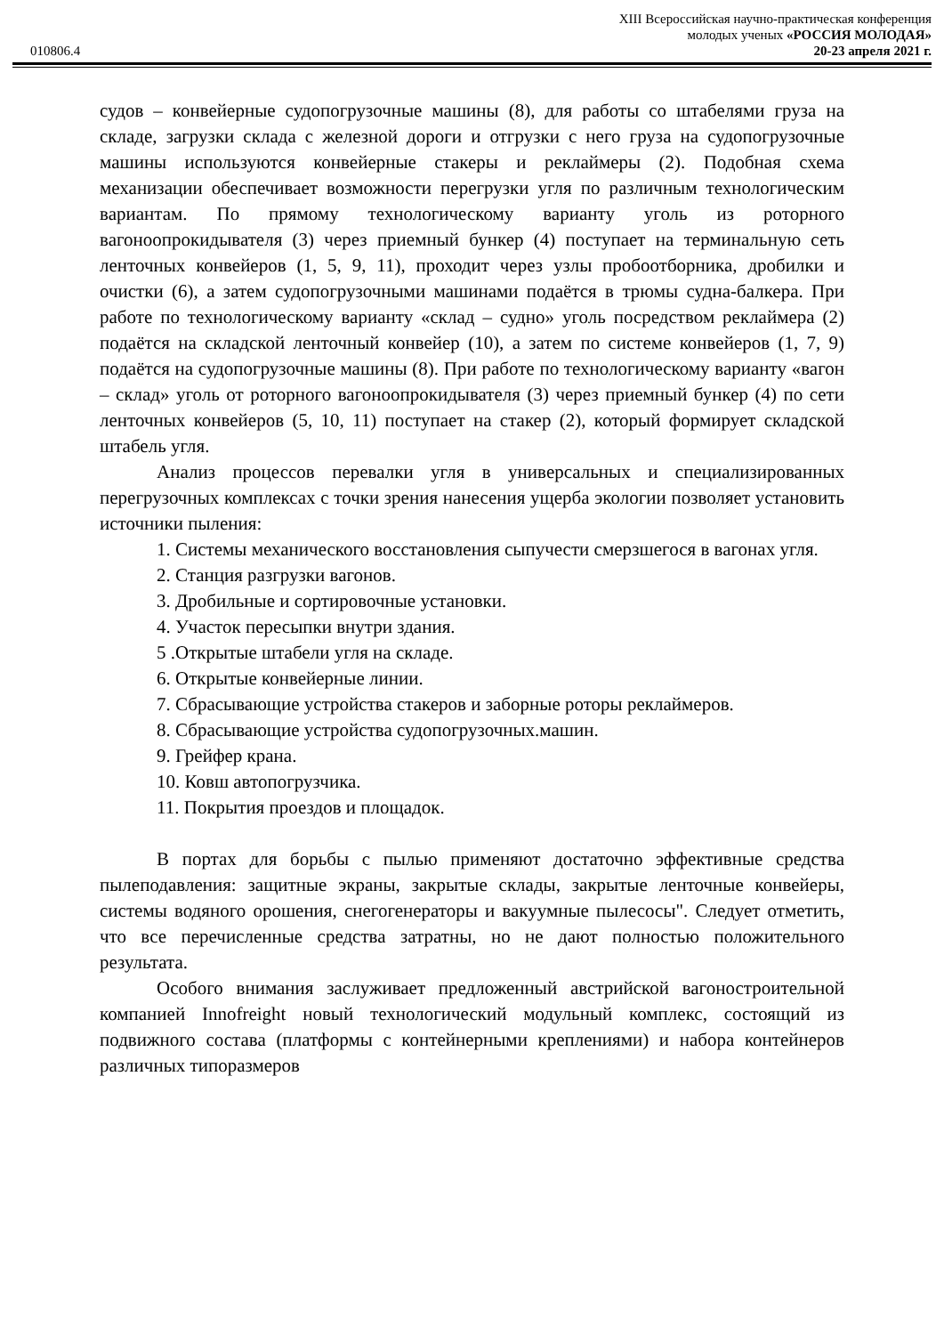XIII Всероссийская научно-практическая конференция
молодых ученых «РОССИЯ МОЛОДАЯ»
010806.4 20-23 апреля 2021 г.
судов – конвейерные судопогрузочные машины (8), для работы со штабелями груза на складе, загрузки склада с железной дороги и отгрузки с него груза на судопогрузочные машины используются конвейерные стакеры и реклаймеры (2). Подобная схема механизации обеспечивает возможности перегрузки угля по различным технологическим вариантам. По прямому технологическому варианту уголь из роторного вагоноопрокидывателя (3) через приемный бункер (4) поступает на терминальную сеть ленточных конвейеров (1, 5, 9, 11), проходит через узлы пробоотборника, дробилки и очистки (6), а затем судопогрузочными машинами подаётся в трюмы судна-балкера. При работе по технологическому варианту «склад – судно» уголь посредством реклаймера (2) подаётся на складской ленточный конвейер (10), а затем по системе конвейеров (1, 7, 9) подаётся на судопогрузочные машины (8). При работе по технологическому варианту «вагон – склад» уголь от роторного вагоноопрокидывателя (3) через приемный бункер (4) по сети ленточных конвейеров (5, 10, 11) поступает на стакер (2), который формирует складской штабель угля.
Анализ процессов перевалки угля в универсальных и специализированных перегрузочных комплексах с точки зрения нанесения ущерба экологии позволяет установить источники пыления:
1. Системы механического восстановления сыпучести смерзшегося в вагонах угля.
2. Станция разгрузки вагонов.
3. Дробильные и сортировочные установки.
4. Участок пересыпки внутри здания.
5 .Открытые штабели угля на складе.
6. Открытые конвейерные линии.
7. Сбрасывающие устройства стакеров и заборные роторы реклаймеров.
8. Сбрасывающие устройства судопогрузочных.машин.
9. Грейфер крана.
10. Ковш автопогрузчика.
11. Покрытия проездов и площадок.
В портах для борьбы с пылью применяют достаточно эффективные средства пылеподавления: защитные экраны, закрытые склады, закрытые ленточные конвейеры, системы водяного орошения, снегогенераторы и вакуумные пылесосы". Следует отметить, что все перечисленные средства затратны, но не дают полностью положительного результата.
Особого внимания заслуживает предложенный австрийской вагоностроительной компанией Innofreight новый технологический модульный комплекс, состоящий из подвижного состава (платформы с контейнерными креплениями) и набора контейнеров различных типоразмеров